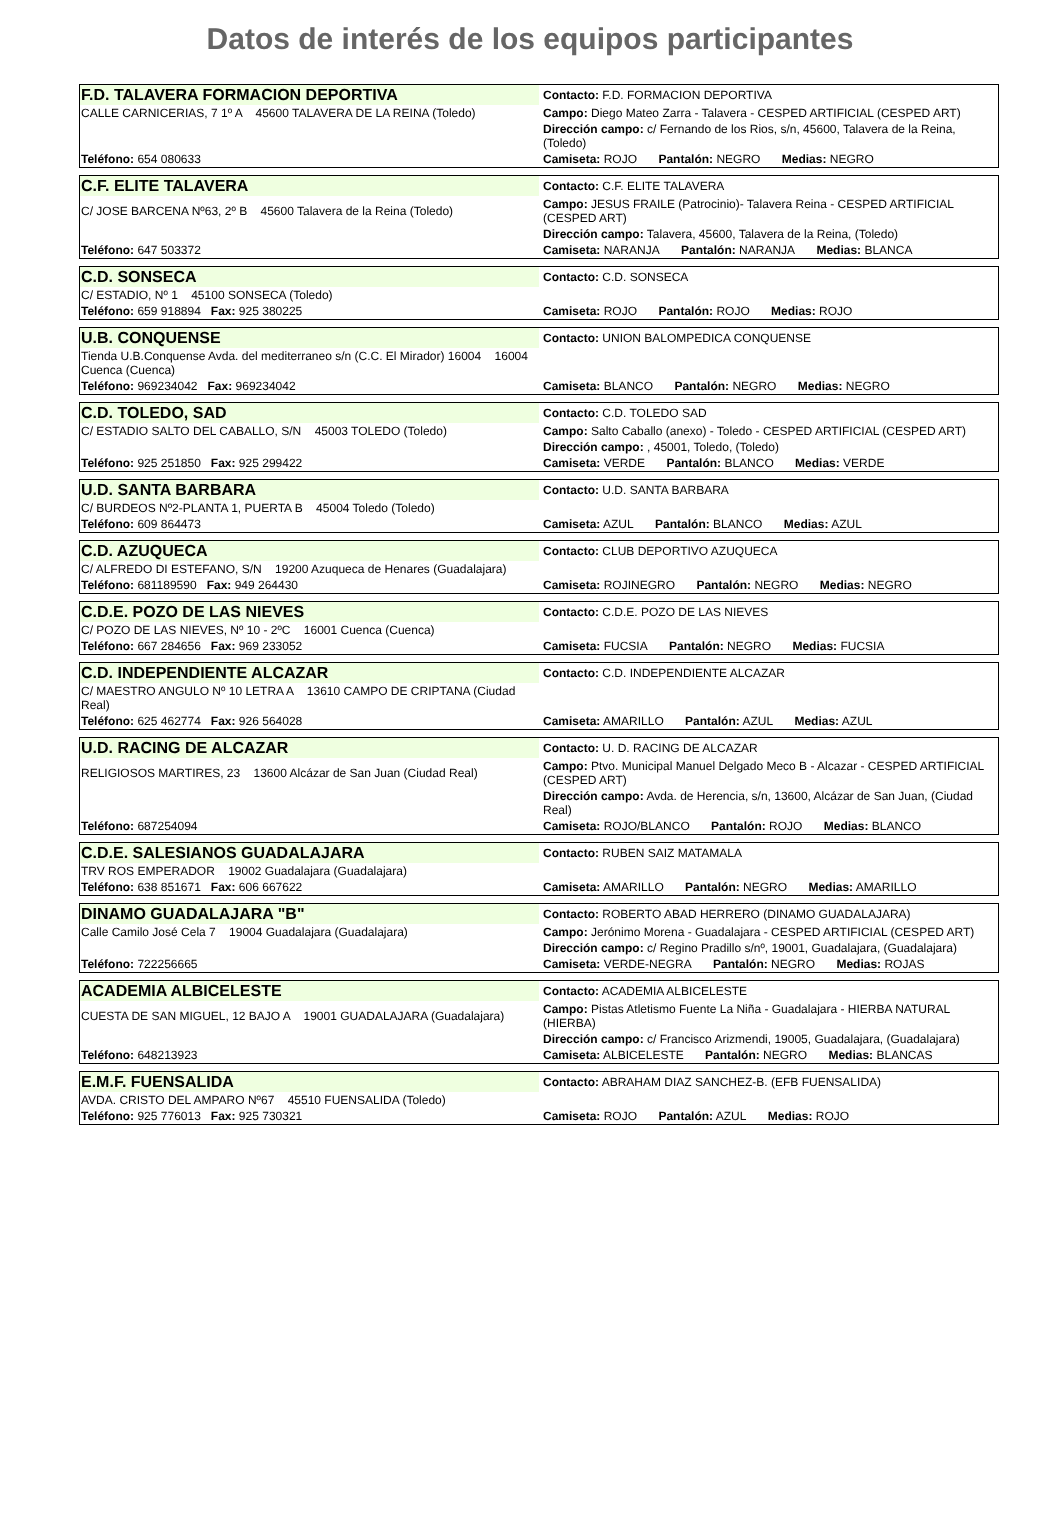Datos de interés de los equipos participantes
| F.D. TALAVERA FORMACION DEPORTIVA | Contacto: F.D. FORMACION DEPORTIVA |
| CALLE CARNICERIAS, 7 1º A 45600 TALAVERA DE LA REINA (Toledo) | Campo: Diego Mateo Zarra - Talavera - CESPED ARTIFICIAL (CESPED ART) |
| | Dirección campo: c/ Fernando de los Rios, s/n, 45600, Talavera de la Reina, (Toledo) |
| Teléfono: 654 080633 | Camiseta: ROJO Pantalón: NEGRO Medias: NEGRO |
| C.F. ELITE TALAVERA | Contacto: C.F. ELITE TALAVERA |
| C/ JOSE BARCENA Nº63, 2º B 45600 Talavera de la Reina (Toledo) | Campo: JESUS FRAILE (Patrocinio)- Talavera Reina - CESPED ARTIFICIAL (CESPED ART) |
| | Dirección campo: Talavera, 45600, Talavera de la Reina, (Toledo) |
| Teléfono: 647 503372 | Camiseta: NARANJA Pantalón: NARANJA Medias: BLANCA |
| C.D. SONSECA | Contacto: C.D. SONSECA |
| C/ ESTADIO, Nº 1 45100 SONSECA (Toledo) | |
| Teléfono: 659 918894 Fax: 925 380225 | Camiseta: ROJO Pantalón: ROJO Medias: ROJO |
| U.B. CONQUENSE | Contacto: UNION BALOMPEDICA CONQUENSE |
| Tienda U.B.Conquense Avda. del mediterraneo s/n (C.C. El Mirador) 16004 16004 Cuenca (Cuenca) | |
| Teléfono: 969234042 Fax: 969234042 | Camiseta: BLANCO Pantalón: NEGRO Medias: NEGRO |
| C.D. TOLEDO, SAD | Contacto: C.D. TOLEDO SAD |
| C/ ESTADIO SALTO DEL CABALLO, S/N 45003 TOLEDO (Toledo) | Campo: Salto Caballo (anexo) - Toledo - CESPED ARTIFICIAL (CESPED ART) |
| | Dirección campo: , 45001, Toledo, (Toledo) |
| Teléfono: 925 251850 Fax: 925 299422 | Camiseta: VERDE Pantalón: BLANCO Medias: VERDE |
| U.D. SANTA BARBARA | Contacto: U.D. SANTA BARBARA |
| C/ BURDEOS Nº2-PLANTA 1, PUERTA B 45004 Toledo (Toledo) | |
| Teléfono: 609 864473 | Camiseta: AZUL Pantalón: BLANCO Medias: AZUL |
| C.D. AZUQUECA | Contacto: CLUB DEPORTIVO AZUQUECA |
| C/ ALFREDO DI ESTEFANO, S/N 19200 Azuqueca de Henares (Guadalajara) | |
| Teléfono: 681189590 Fax: 949 264430 | Camiseta: ROJINEGRO Pantalón: NEGRO Medias: NEGRO |
| C.D.E. POZO DE LAS NIEVES | Contacto: C.D.E. POZO DE LAS NIEVES |
| C/ POZO DE LAS NIEVES, Nº 10 - 2ºC 16001 Cuenca (Cuenca) | |
| Teléfono: 667 284656 Fax: 969 233052 | Camiseta: FUCSIA Pantalón: NEGRO Medias: FUCSIA |
| C.D. INDEPENDIENTE ALCAZAR | Contacto: C.D. INDEPENDIENTE ALCAZAR |
| C/ MAESTRO ANGULO Nº 10 LETRA A 13610 CAMPO DE CRIPTANA (Ciudad Real) | |
| Teléfono: 625 462774 Fax: 926 564028 | Camiseta: AMARILLO Pantalón: AZUL Medias: AZUL |
| U.D. RACING DE ALCAZAR | Contacto: U. D. RACING DE ALCAZAR |
| RELIGIOSOS MARTIRES, 23 13600 Alcázar de San Juan (Ciudad Real) | Campo: Ptvo. Municipal Manuel Delgado Meco B - Alcazar - CESPED ARTIFICIAL (CESPED ART) |
| | Dirección campo: Avda. de Herencia, s/n, 13600, Alcázar de San Juan, (Ciudad Real) |
| Teléfono: 687254094 | Camiseta: ROJO/BLANCO Pantalón: ROJO Medias: BLANCO |
| C.D.E. SALESIANOS GUADALAJARA | Contacto: RUBEN SAIZ MATAMALA |
| TRV ROS EMPERADOR 19002 Guadalajara (Guadalajara) | |
| Teléfono: 638 851671 Fax: 606 667622 | Camiseta: AMARILLO Pantalón: NEGRO Medias: AMARILLO |
| DINAMO GUADALAJARA "B" | Contacto: ROBERTO ABAD HERRERO (DINAMO GUADALAJARA) |
| Calle Camilo José Cela 7 19004 Guadalajara (Guadalajara) | Campo: Jerónimo Morena - Guadalajara - CESPED ARTIFICIAL (CESPED ART) |
| | Dirección campo: c/ Regino Pradillo s/nº, 19001, Guadalajara, (Guadalajara) |
| Teléfono: 722256665 | Camiseta: VERDE-NEGRA Pantalón: NEGRO Medias: ROJAS |
| ACADEMIA ALBICELESTE | Contacto: ACADEMIA ALBICELESTE |
| CUESTA DE SAN MIGUEL, 12 BAJO A 19001 GUADALAJARA (Guadalajara) | Campo: Pistas Atletismo Fuente La Niña - Guadalajara - HIERBA NATURAL (HIERBA) |
| | Dirección campo: c/ Francisco Arizmendi, 19005, Guadalajara, (Guadalajara) |
| Teléfono: 648213923 | Camiseta: ALBICELESTE Pantalón: NEGRO Medias: BLANCAS |
| E.M.F. FUENSALIDA | Contacto: ABRAHAM DIAZ SANCHEZ-B. (EFB FUENSALIDA) |
| AVDA. CRISTO DEL AMPARO Nº67 45510 FUENSALIDA (Toledo) | |
| Teléfono: 925 776013 Fax: 925 730321 | Camiseta: ROJO Pantalón: AZUL Medias: ROJO |